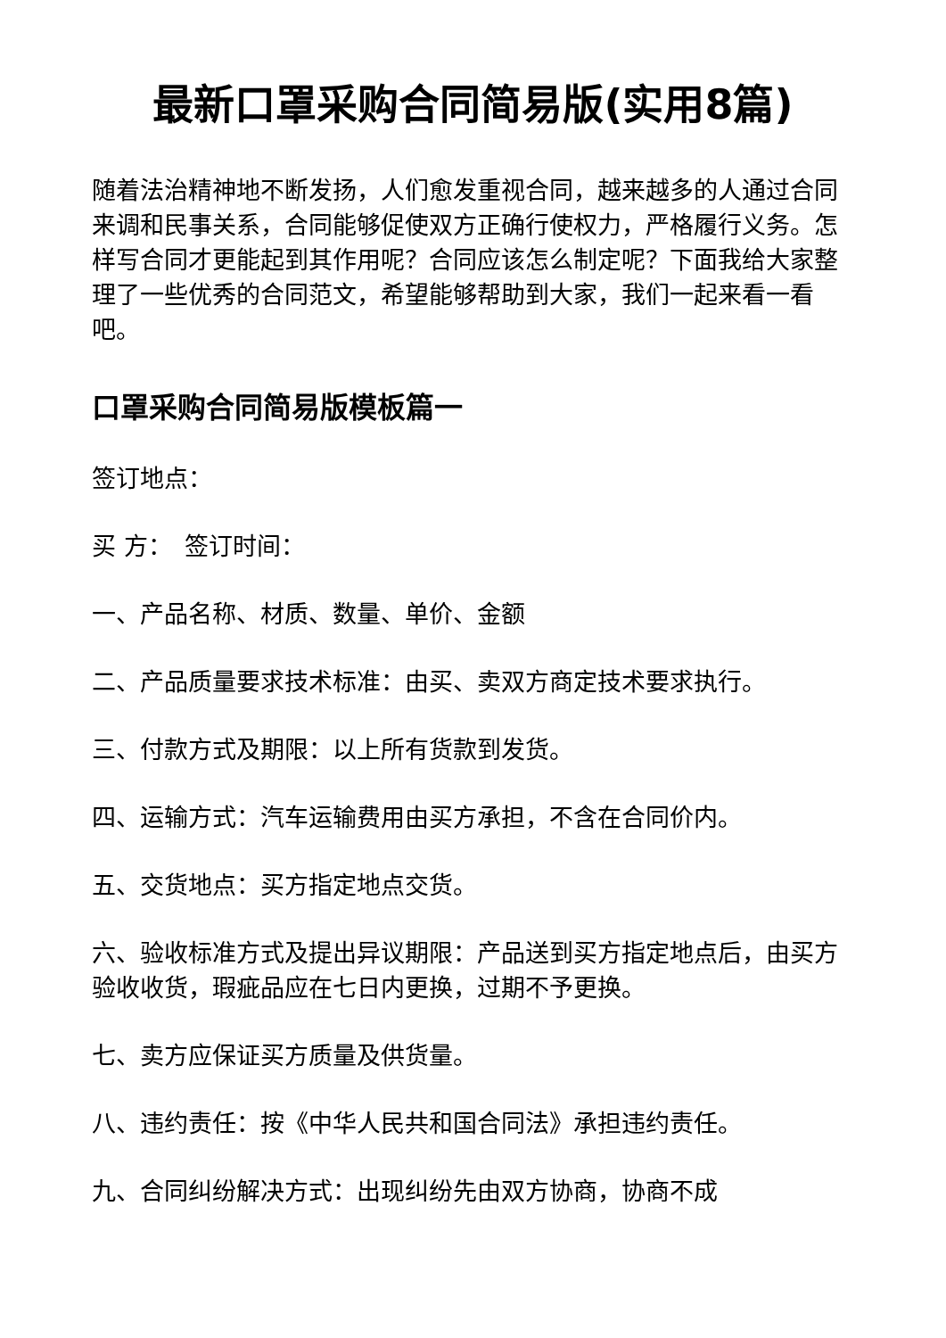最新口罩采购合同简易版(实用8篇)
随着法治精神地不断发扬，人们愈发重视合同，越来越多的人通过合同来调和民事关系，合同能够促使双方正确行使权力，严格履行义务。怎样写合同才更能起到其作用呢？合同应该怎么制定呢？下面我给大家整理了一些优秀的合同范文，希望能够帮助到大家，我们一起来看一看吧。
口罩采购合同简易版模板篇一
签订地点：
买 方：　签订时间：
一、产品名称、材质、数量、单价、金额
二、产品质量要求技术标准：由买、卖双方商定技术要求执行。
三、付款方式及期限：以上所有货款到发货。
四、运输方式：汽车运输费用由买方承担，不含在合同价内。
五、交货地点：买方指定地点交货。
六、验收标准方式及提出异议期限：产品送到买方指定地点后，由买方验收收货，瑕疵品应在七日内更换，过期不予更换。
七、卖方应保证买方质量及供货量。
八、违约责任：按《中华人民共和国合同法》承担违约责任。
九、合同纠纷解决方式：出现纠纷先由双方协商，协商不成